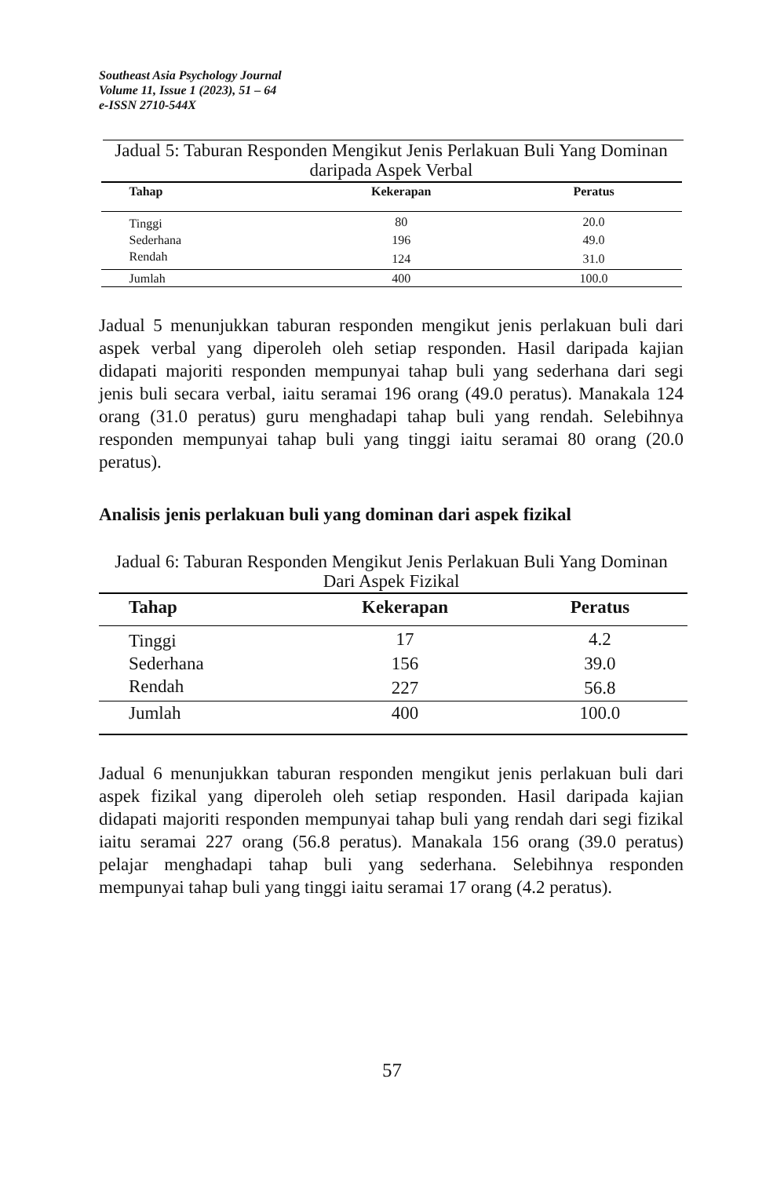Southeast Asia Psychology Journal
Volume 11, Issue 1 (2023), 51 – 64
e-ISSN 2710-544X
Jadual 5: Taburan Responden Mengikut Jenis Perlakuan Buli Yang Dominan daripada Aspek Verbal
| Tahap | Kekerapan | Peratus |
| --- | --- | --- |
| Tinggi | 80 | 20.0 |
| Sederhana | 196 | 49.0 |
| Rendah | 124 | 31.0 |
| Jumlah | 400 | 100.0 |
Jadual 5 menunjukkan taburan responden mengikut jenis perlakuan buli dari aspek verbal yang diperoleh oleh setiap responden. Hasil daripada kajian didapati majoriti responden mempunyai tahap buli yang sederhana dari segi jenis buli secara verbal, iaitu seramai 196 orang (49.0 peratus). Manakala 124 orang (31.0 peratus) guru menghadapi tahap buli yang rendah. Selebihnya responden mempunyai tahap buli yang tinggi iaitu seramai 80 orang (20.0 peratus).
Analisis jenis perlakuan buli yang dominan dari aspek fizikal
Jadual 6: Taburan Responden Mengikut Jenis Perlakuan Buli Yang Dominan Dari Aspek Fizikal
| Tahap | Kekerapan | Peratus |
| --- | --- | --- |
| Tinggi | 17 | 4.2 |
| Sederhana | 156 | 39.0 |
| Rendah | 227 | 56.8 |
| Jumlah | 400 | 100.0 |
Jadual 6 menunjukkan taburan responden mengikut jenis perlakuan buli dari aspek fizikal yang diperoleh oleh setiap responden. Hasil daripada kajian didapati majoriti responden mempunyai tahap buli yang rendah dari segi fizikal iaitu seramai 227 orang (56.8 peratus). Manakala 156 orang (39.0 peratus) pelajar menghadapi tahap buli yang sederhana. Selebihnya responden mempunyai tahap buli yang tinggi iaitu seramai 17 orang (4.2 peratus).
57